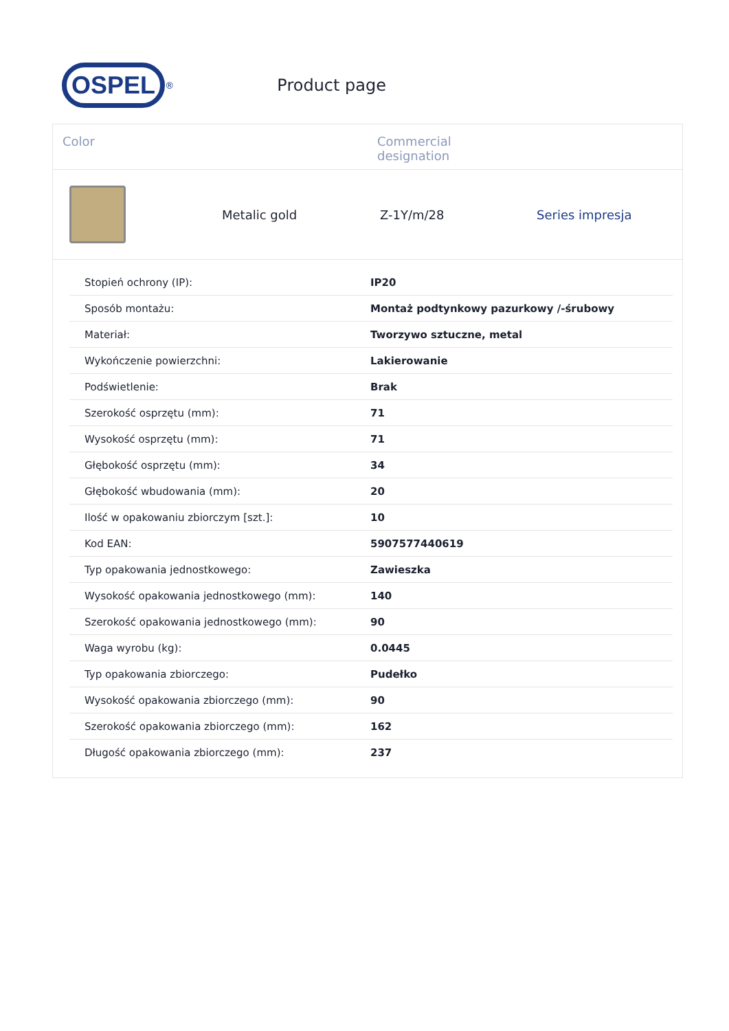OSPEL
<sup>®</sup>
Product page
Color Commercial designation
Metalic gold Z-1Y/m/28 Series impresja
| Stopień ochrony (IP): | IP20 |
| Sposób montażu: | Montaż podtynkowy pazurkowy /-śrubowy |
| Materiał: | Tworzywo sztuczne, metal |
| Wykończenie powierzchni: | Lakierowanie |
| Podświetlenie: | Brak |
| Szerokość osprzętu (mm): | 71 |
| Wysokość osprzętu (mm): | 71 |
| Głębokość osprzętu (mm): | 34 |
| Głębokość wbudowania (mm): | 20 |
| Ilość w opakowaniu zbiorczym [szt.]: | 10 |
| Kod EAN: | 5907577440619 |
| Typ opakowania jednostkowego: | Zawieszka |
| Wysokość opakowania jednostkowego (mm): | 140 |
| Szerokość opakowania jednostkowego (mm): | 90 |
| Waga wyrobu (kg): | 0.0445 |
| Typ opakowania zbiorczego: | Pudełko |
| Wysokość opakowania zbiorczego (mm): | 90 |
| Szerokość opakowania zbiorczego (mm): | 162 |
| Długość opakowania zbiorczego (mm): | 237 |